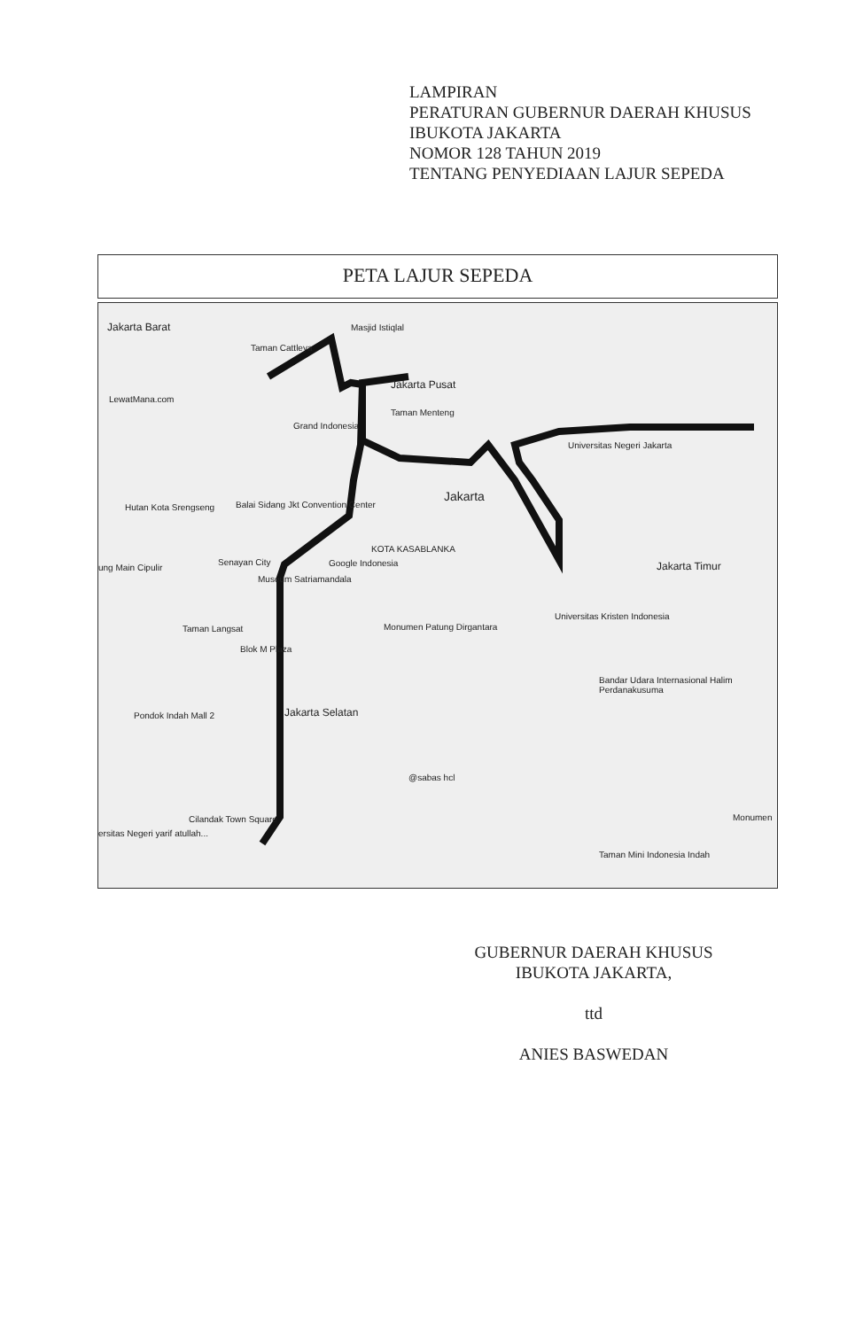LAMPIRAN
PERATURAN GUBERNUR DAERAH KHUSUS
IBUKOTA JAKARTA
NOMOR 128 TAHUN 2019
TENTANG PENYEDIAAN LAJUR SEPEDA
PETA LAJUR SEPEDA
Jakarta Barat Masjid Istiqlal
Taman Cattleya
Jakarta Pusat
LewatMana.com
Grand Indonesia
Taman Menteng
Universitas Negeri Jakarta
Jakarta
Balai Sidang Jkt Convention Center Hutan Kota Srengseng
KOTA KASABLANKA
Google Indonesia Jakarta Timur ung Main Cipulir
Senayan City
Museum Satriamandala
Taman Langsat Monumen Patung Dirgantara
Universitas Kristen Indonesia
Blok M Plaza
Bandar Udara Internasional Halim Perdanakusuma
Jakarta Selatan Pondok Indah Mall 2
@sabas hcl
Cilandak Town Square Monumen
ersitas Negeri yarif atullah...
Taman Mini Indonesia Indah
GUBERNUR DAERAH KHUSUS
IBUKOTA JAKARTA,
ttd
ANIES BASWEDAN